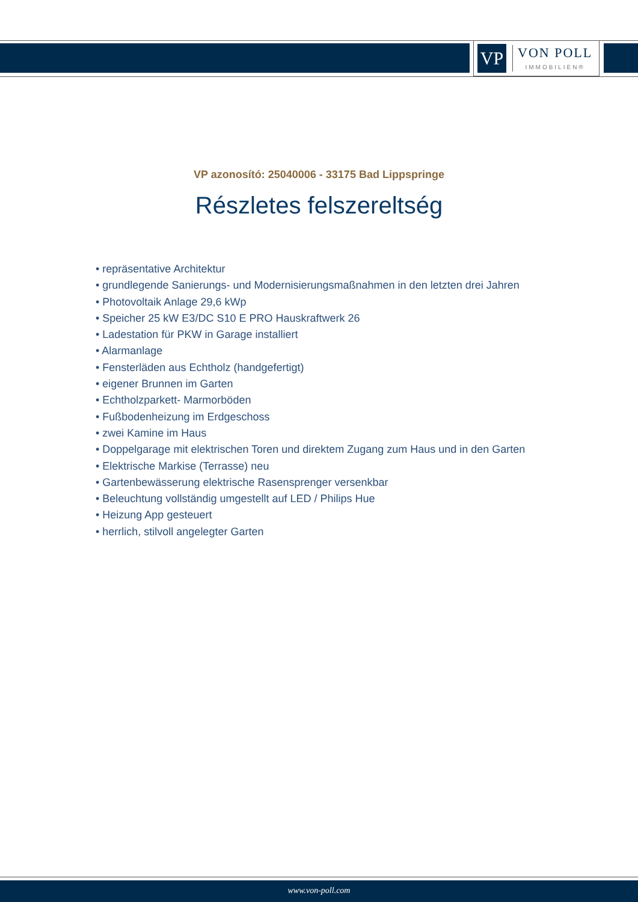VP
VON POLL
IMMOBILIEN®
VP azonosító: 25040006 - 33175 Bad Lippspringe
Részletes felszereltség
• repräsentative Architektur
• grundlegende Sanierungs- und Modernisierungsmaßnahmen in den letzten drei Jahren
• Photovoltaik Anlage 29,6 kWp
• Speicher 25 kW E3/DC S10 E PRO Hauskraftwerk 26
• Ladestation für PKW in Garage installiert
• Alarmanlage
• Fensterläden aus Echtholz (handgefertigt)
• eigener Brunnen im Garten
• Echtholzparkett- Marmorböden
• Fußbodenheizung im Erdgeschoss
• zwei Kamine im Haus
• Doppelgarage mit elektrischen Toren und direktem Zugang zum Haus und in den Garten
• Elektrische Markise (Terrasse) neu
• Gartenbewässerung elektrische Rasensprenger versenkbar
• Beleuchtung vollständig umgestellt auf LED / Philips Hue
• Heizung App gesteuert
• herrlich, stilvoll angelegter Garten
www.von-poll.com